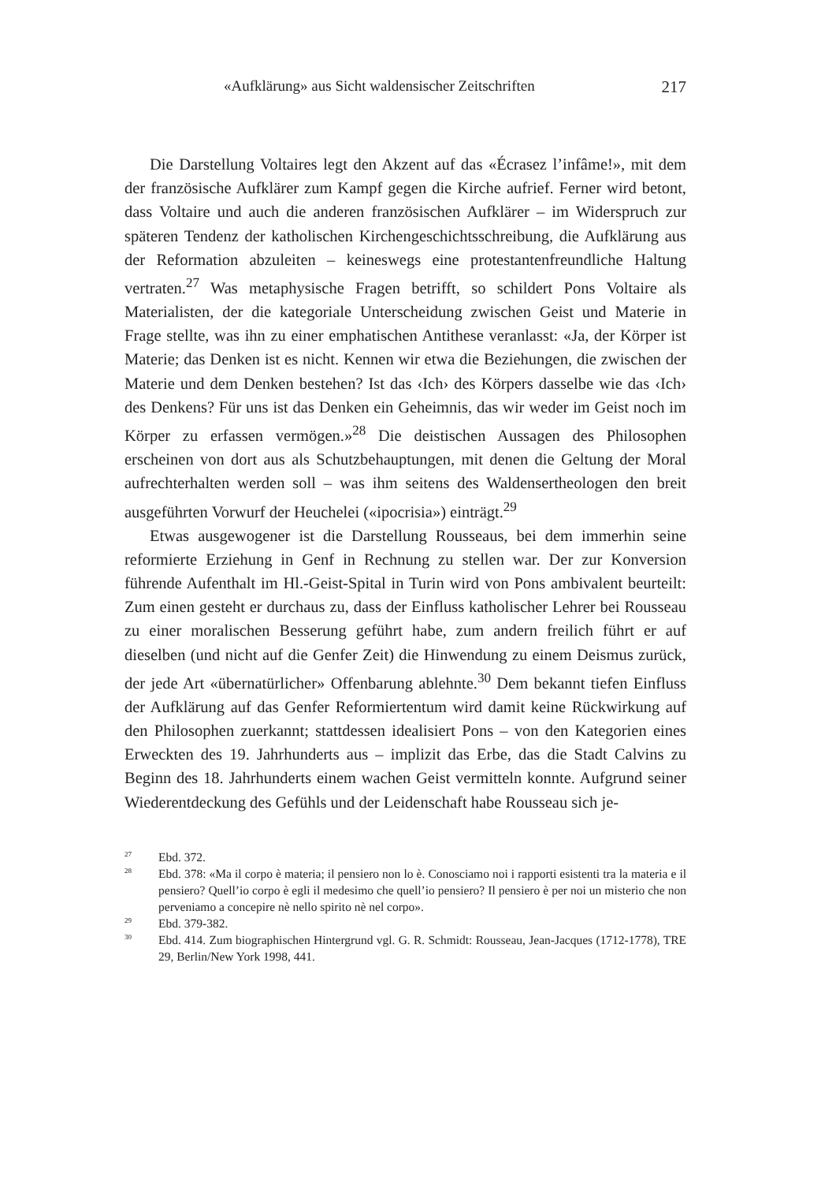«Aufklärung» aus Sicht waldensischer Zeitschriften 217
Die Darstellung Voltaires legt den Akzent auf das «Écrasez l’infâme!», mit dem der französische Aufklärer zum Kampf gegen die Kirche aufrief. Ferner wird betont, dass Voltaire und auch die anderen französischen Aufklärer – im Widerspruch zur späteren Tendenz der katholischen Kirchengeschichtsschreibung, die Aufklärung aus der Reformation abzuleiten – keineswegs eine protestantenfreundliche Haltung vertraten.<sup>27</sup> Was metaphysische Fragen betrifft, so schildert Pons Voltaire als Materialisten, der die kategoriale Unterscheidung zwischen Geist und Materie in Frage stellte, was ihn zu einer emphatischen Antithese veranlasst: «Ja, der Körper ist Materie; das Denken ist es nicht. Kennen wir etwa die Beziehungen, die zwischen der Materie und dem Denken bestehen? Ist das ‹Ich› des Körpers dasselbe wie das ‹Ich› des Denkens? Für uns ist das Denken ein Geheimnis, das wir weder im Geist noch im Körper zu erfassen vermögen.»<sup>28</sup> Die deistischen Aussagen des Philosophen erscheinen von dort aus als Schutzbehauptungen, mit denen die Geltung der Moral aufrechterhalten werden soll – was ihm seitens des Waldensertheologen den breit ausgeführten Vorwurf der Heuchelei («ipocrisia») einträgt.<sup>29</sup>
Etwas ausgewogener ist die Darstellung Rousseaus, bei dem immerhin seine reformierte Erziehung in Genf in Rechnung zu stellen war. Der zur Konversion führende Aufenthalt im Hl.-Geist-Spital in Turin wird von Pons ambivalent beurteilt: Zum einen gesteht er durchaus zu, dass der Einfluss katholischer Lehrer bei Rousseau zu einer moralischen Besserung geführt habe, zum andern freilich führt er auf dieselben (und nicht auf die Genfer Zeit) die Hinwendung zu einem Deismus zurück, der jede Art «übernatürlicher» Offenbarung ablehnte.<sup>30</sup> Dem bekannt tiefen Einfluss der Aufklärung auf das Genfer Reformiertentum wird damit keine Rückwirkung auf den Philosophen zuerkannt; stattdessen idealisiert Pons – von den Kategorien eines Erweckten des 19. Jahrhunderts aus – implizit das Erbe, das die Stadt Calvins zu Beginn des 18. Jahrhunderts einem wachen Geist vermitteln konnte. Aufgrund seiner Wiederentdeckung des Gefühls und der Leidenschaft habe Rousseau sich je-
<sup>27</sup> Ebd. 372.
<sup>28</sup> Ebd. 378: «Ma il corpo è materia; il pensiero non lo è. Conosciamo noi i rapporti esistenti tra la materia e il pensiero? Quell’io corpo è egli il medesimo che quell’io pensiero? Il pensiero è per noi un misterio che non perveniamo a concepire nè nello spirito nè nel corpo».
<sup>29</sup> Ebd. 379-382.
<sup>30</sup> Ebd. 414. Zum biographischen Hintergrund vgl. G. R. Schmidt: Rousseau, Jean-Jacques (1712-1778), TRE 29, Berlin/New York 1998, 441.